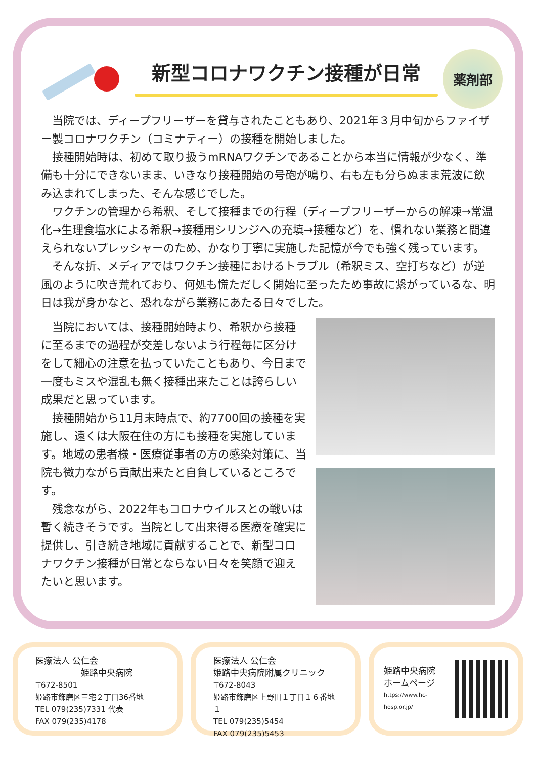新型コロナワクチン接種が日常
薬剤部
　当院では、ディープフリーザーを貸与されたこともあり、2021年３月中旬からファイザー製コロナワクチン（コミナティー）の接種を開始しました。
　接種開始時は、初めて取り扱うmRNAワクチンであることから本当に情報が少なく、準備も十分にできないまま、いきなり接種開始の号砲が鳴り、右も左も分らぬまま荒波に飲み込まれてしまった、そんな感じでした。
　ワクチンの管理から希釈、そして接種までの行程（ディープフリーザーからの解凍→常温化→生理食塩水による希釈→接種用シリンジへの充填→接種など）を、慣れない業務と間違えられないプレッシャーのため、かなり丁寧に実施した記憶が今でも強く残っています。
　そんな折、メディアではワクチン接種におけるトラブル（希釈ミス、空打ちなど）が逆風のように吹き荒れており、何処も慌ただしく開始に至ったため事故に繋がっているな、明日は我が身かなと、恐れながら業務にあたる日々でした。
　当院においては、接種開始時より、希釈から接種に至るまでの過程が交差しないよう行程毎に区分けをして細心の注意を払っていたこともあり、今日まで一度もミスや混乱も無く接種出来たことは誇らしい成果だと思っています。
　接種開始から11月末時点で、約7700回の接種を実施し、遠くは大阪在住の方にも接種を実施しています。地域の患者様・医療従事者の方の感染対策に、当院も微力ながら貢献出来たと自負しているところです。
　残念ながら、2022年もコロナウイルスとの戦いは暫く続きそうです。当院として出来得る医療を確実に提供し、引き続き地域に貢献することで、新型コロナワクチン接種が日常とならない日々を笑顔で迎えたいと思います。
医療法人 公仁会
姫路中央病院
〒672-8501
姫路市飾磨区三宅２丁目36番地
TEL 079(235)7331 代表
FAX 079(235)4178
医療法人 公仁会
姫路中央病院附属クリニック
〒672-8043
姫路市飾磨区上野田１丁目１６番地１
TEL 079(235)5454
FAX 079(235)5453
姫路中央病院
ホームページ
https://www.hc-hosp.or.jp/